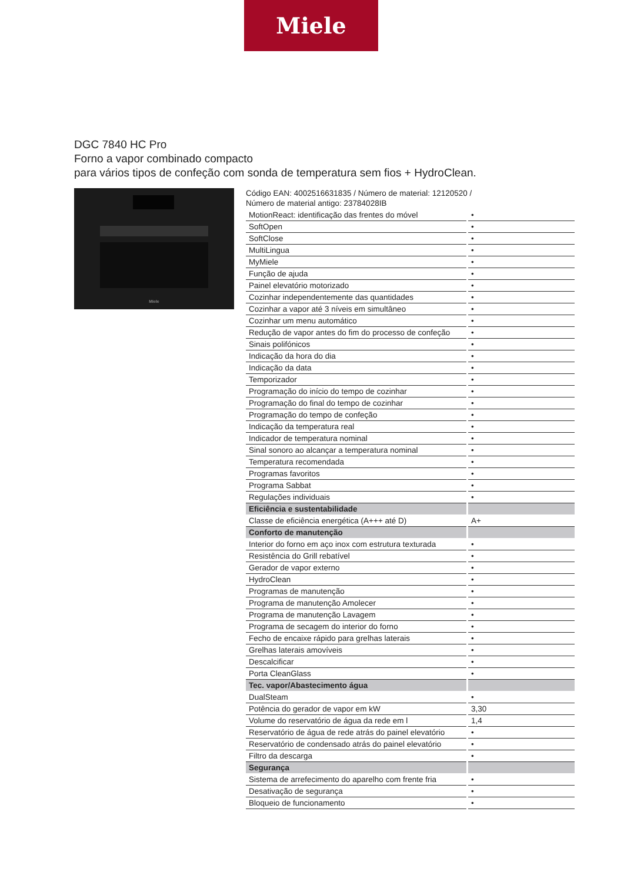Miele
DGC 7840 HC Pro
Forno a vapor combinado compacto
para vários tipos de confeção com sonda de temperatura sem fios + HydroClean.
Miele
Código EAN: 4002516631835 / Número de material: 12120520 /
Número de material antigo: 23784028IB
| MotionReact: identificação das frentes do móvel | • |
| SoftOpen | • |
| SoftClose | • |
| MultiLingua | • |
| MyMiele | • |
| Função de ajuda | • |
| Painel elevatório motorizado | • |
| Cozinhar independentemente das quantidades | • |
| Cozinhar a vapor até 3 níveis em simultâneo | • |
| Cozinhar um menu automático | • |
| Redução de vapor antes do fim do processo de confeção | • |
| Sinais polifónicos | • |
| Indicação da hora do dia | • |
| Indicação da data | • |
| Temporizador | • |
| Programação do início do tempo de cozinhar | • |
| Programação do final do tempo de cozinhar | • |
| Programação do tempo de confeção | • |
| Indicação da temperatura real | • |
| Indicador de temperatura nominal | • |
| Sinal sonoro ao alcançar a temperatura nominal | • |
| Temperatura recomendada | • |
| Programas favoritos | • |
| Programa Sabbat | • |
| Regulações individuais | • |
| Eficiência e sustentabilidade | |
| Classe de eficiência energética (A+++ até D) | A+ |
| Conforto de manutenção | |
| Interior do forno em aço inox com estrutura texturada | • |
| Resistência do Grill rebatível | • |
| Gerador de vapor externo | • |
| HydroClean | • |
| Programas de manutenção | • |
| Programa de manutenção Amolecer | • |
| Programa de manutenção Lavagem | • |
| Programa de secagem do interior do forno | • |
| Fecho de encaixe rápido para grelhas laterais | • |
| Grelhas laterais amovíveis | • |
| Descalcificar | • |
| Porta CleanGlass | • |
| Tec. vapor/Abastecimento água | |
| DualSteam | • |
| Potência do gerador de vapor em kW | 3,30 |
| Volume do reservatório de água da rede em l | 1,4 |
| Reservatório de água de rede atrás do painel elevatório | • |
| Reservatório de condensado atrás do painel elevatório | • |
| Filtro da descarga | • |
| Segurança | |
| Sistema de arrefecimento do aparelho com frente fria | • |
| Desativação de segurança | • |
| Bloqueio de funcionamento | • |